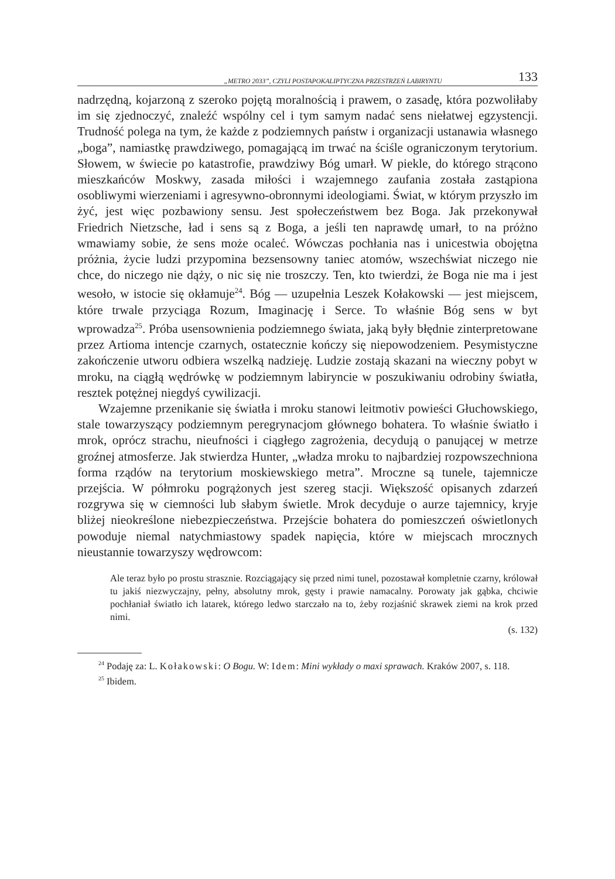„METRO 2033”, CZYLI POSTAPOKALIPTYCZNA PRZESTRZEŃ LABIRYNTU 133
nadrzędną, kojarzoną z szeroko pojętą moralnością i prawem, o zasadę, która pozwoliłaby im się zjednoczyć, znaleźć wspólny cel i tym samym nadać sens niełatwej egzystencji. Trudność polega na tym, że każde z podziemnych państw i organizacji ustanawia własnego „boga”, namiastkę prawdziwego, pomagającą im trwać na ściśle ograniczonym terytorium. Słowem, w świecie po katastrofie, prawdziwy Bóg umarł. W piekle, do którego strącono mieszkańców Moskwy, zasada miłości i wzajemnego zaufania została zastąpiona osobliwymi wierzeniami i agresywno-obronnymi ideologiami. Świat, w którym przyszło im żyć, jest więc pozbawiony sensu. Jest społeczeństwem bez Boga. Jak przekonywał Friedrich Nietzsche, ład i sens są z Boga, a jeśli ten naprawdę umarł, to na próżno wmawiamy sobie, że sens może ocaleć. Wówczas pochłania nas i unicestwia obojętna próżnia, życie ludzi przypomina bezsensowny taniec atomów, wszechświat niczego nie chce, do niczego nie dąży, o nic się nie troszczy. Ten, kto twierdzi, że Boga nie ma i jest wesoło, w istocie się okłamuje<sup>24</sup>. Bóg — uzupełnia Leszek Kołakowski — jest miejscem, które trwale przyciąga Rozum, Imaginację i Serce. To właśnie Bóg sens w byt wprowadza<sup>25</sup>. Próba usensownienia podziemnego świata, jaką były błędnie zinterpretowane przez Artioma intencje czarnych, ostatecznie kończy się niepowodzeniem. Pesymistyczne zakończenie utworu odbiera wszelką nadzieję. Ludzie zostają skazani na wieczny pobyt w mroku, na ciągłą wędrówkę w podziemnym labiryncie w poszukiwaniu odrobiny światła, resztek potężnej niegdyś cywilizacji.
Wzajemne przenikanie się światła i mroku stanowi leitmotiv powieści Głuchowskiego, stale towarzyszący podziemnym peregrynacjom głównego bohatera. To właśnie światło i mrok, oprócz strachu, nieufności i ciągłego zagrożenia, decydują o panującej w metrze groźnej atmosferze. Jak stwierdza Hunter, „władza mroku to najbardziej rozpowszechniona forma rządów na terytorium moskiewskiego metra”. Mroczne są tunele, tajemnicze przejścia. W półmroku pogrążonych jest szereg stacji. Większość opisanych zdarzeń rozgrywa się w ciemności lub słabym świetle. Mrok decyduje o aurze tajemnicy, kryje bliżej nieokreślone niebezpieczeństwa. Przejście bohatera do pomieszczeń oświetlonych powoduje niemal natychmiastowy spadek napięcia, które w miejscach mrocznych nieustannie towarzyszy wędrowcom:
Ale teraz było po prostu strasznie. Rozciągający się przed nimi tunel, pozostawał kompletnie czarny, królował tu jakiś niezwyczajny, pełny, absolutny mrok, gęsty i prawie namacalny. Porowaty jak gąbka, chciwie pochłaniał światło ich latarek, którego ledwo starczało na to, żeby rozjaśnić skrawek ziemi na krok przed nimi.
(s. 132)
<sup>24</sup> Podaję za: L. Kołakowski: O Bogu. W: Idem: Mini wykłady o maxi sprawach. Kraków 2007, s. 118.
<sup>25</sup> Ibidem.